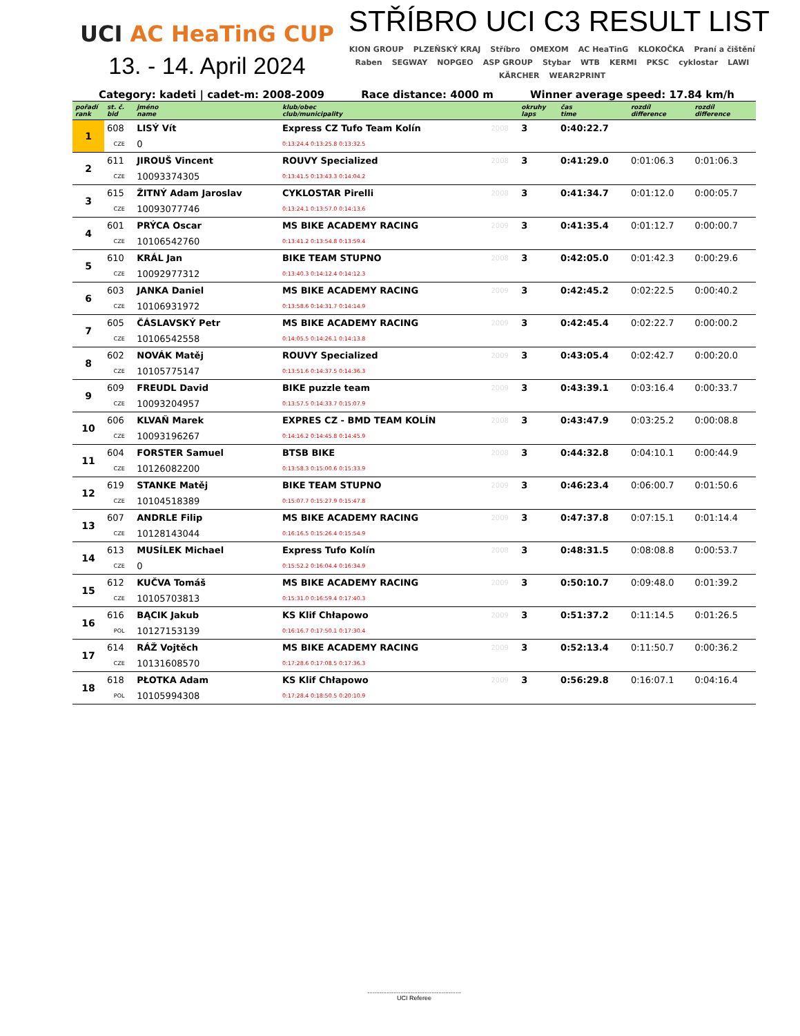UCI AC HeaTinG CUP
13. - 14. April 2024
STŘÍBRO UCI C3 RESULT LIST
KION GROUP PLZEŇSKÝ KRAJ Stříbro OMEXOM AC HeaTinG KLOKOČKA Praní a čištění Raben SEGWAY NOPGEO ASP GROUP Stybar WTB KERMI PKSC cyklostar LAWI KÄRCHER WEAR2PRINT
Category: kadeti | cadet-m: 2008-2009 Race distance: 4000 m Winner average speed: 17.84 km/h
| pořadí rank | st. č. bid | jméno name | klub/obec club/municipality | | okruhy laps | čas time | rozdíl difference | rozdíl difference |
| --- | --- | --- | --- | --- | --- | --- | --- | --- |
| 1 | 608 | LISÝ Vít | Express CZ Tufo Team Kolín | 2008 | 3 | 0:40:22.7 | | |
| | CZE | 0 | 0:13:24.4 0:13:25.8 0:13:32.5 | | | | | |
| 2 | 611 | JIROUŠ Vincent | ROUVY Specialized | 2008 | 3 | 0:41:29.0 | 0:01:06.3 | 0:01:06.3 |
| | CZE | 10093374305 | 0:13:41.5 0:13:43.3 0:14:04.2 | | | | | |
| 3 | 615 | ŽITNÝ Adam Jaroslav | CYKLOSTAR Pirelli | 2008 | 3 | 0:41:34.7 | 0:01:12.0 | 0:00:05.7 |
| | CZE | 10093077746 | 0:13:24.1 0:13:57.0 0:14:13.6 | | | | | |
| 4 | 601 | PRÝCA Oscar | MS BIKE ACADEMY RACING | 2009 | 3 | 0:41:35.4 | 0:01:12.7 | 0:00:00.7 |
| | CZE | 10106542760 | 0:13:41.2 0:13:54.8 0:13:59.4 | | | | | |
| 5 | 610 | KRÁL Jan | BIKE TEAM STUPNO | 2008 | 3 | 0:42:05.0 | 0:01:42.3 | 0:00:29.6 |
| | CZE | 10092977312 | 0:13:40.3 0:14:12.4 0:14:12.3 | | | | | |
| 6 | 603 | JANKA Daniel | MS BIKE ACADEMY RACING | 2009 | 3 | 0:42:45.2 | 0:02:22.5 | 0:00:40.2 |
| | CZE | 10106931972 | 0:13:58.6 0:14:31.7 0:14:14.9 | | | | | |
| 7 | 605 | ČÁSLAVSKÝ Petr | MS BIKE ACADEMY RACING | 2009 | 3 | 0:42:45.4 | 0:02:22.7 | 0:00:00.2 |
| | CZE | 10106542558 | 0:14:05.5 0:14:26.1 0:14:13.8 | | | | | |
| 8 | 602 | NOVÁK Matěj | ROUVY Specialized | 2009 | 3 | 0:43:05.4 | 0:02:42.7 | 0:00:20.0 |
| | CZE | 10105775147 | 0:13:51.6 0:14:37.5 0:14:36.3 | | | | | |
| 9 | 609 | FREUDL David | BIKE puzzle team | 2009 | 3 | 0:43:39.1 | 0:03:16.4 | 0:00:33.7 |
| | CZE | 10093204957 | 0:13:57.5 0:14:33.7 0:15:07.9 | | | | | |
| 10 | 606 | KLVAŇ Marek | EXPRES CZ - BMD TEAM KOLÍN | 2008 | 3 | 0:43:47.9 | 0:03:25.2 | 0:00:08.8 |
| | CZE | 10093196267 | 0:14:16.2 0:14:45.8 0:14:45.9 | | | | | |
| 11 | 604 | FORSTER Samuel | BTSB BIKE | 2008 | 3 | 0:44:32.8 | 0:04:10.1 | 0:00:44.9 |
| | CZE | 10126082200 | 0:13:58.3 0:15:00.6 0:15:33.9 | | | | | |
| 12 | 619 | STANKE Matěj | BIKE TEAM STUPNO | 2009 | 3 | 0:46:23.4 | 0:06:00.7 | 0:01:50.6 |
| | CZE | 10104518389 | 0:15:07.7 0:15:27.9 0:15:47.8 | | | | | |
| 13 | 607 | ANDRLE Filip | MS BIKE ACADEMY RACING | 2009 | 3 | 0:47:37.8 | 0:07:15.1 | 0:01:14.4 |
| | CZE | 10128143044 | 0:16:16.5 0:15:26.4 0:15:54.9 | | | | | |
| 14 | 613 | MUSÍLEK Michael | Express Tufo Kolín | 2008 | 3 | 0:48:31.5 | 0:08:08.8 | 0:00:53.7 |
| | CZE | 0 | 0:15:52.2 0:16:04.4 0:16:34.9 | | | | | |
| 15 | 612 | KUČVA Tomáš | MS BIKE ACADEMY RACING | 2009 | 3 | 0:50:10.7 | 0:09:48.0 | 0:01:39.2 |
| | CZE | 10105703813 | 0:15:31.0 0:16:59.4 0:17:40.3 | | | | | |
| 16 | 616 | BĄCIK Jakub | KS Klif Chłapowo | 2009 | 3 | 0:51:37.2 | 0:11:14.5 | 0:01:26.5 |
| | POL | 10127153139 | 0:16:16.7 0:17:50.1 0:17:30.4 | | | | | |
| 17 | 614 | RÁŽ Vojtěch | MS BIKE ACADEMY RACING | 2009 | 3 | 0:52:13.4 | 0:11:50.7 | 0:00:36.2 |
| | CZE | 10131608570 | 0:17:28.6 0:17:08.5 0:17:36.3 | | | | | |
| 18 | 618 | PŁOTKA Adam | KS Klif Chłapowo | 2009 | 3 | 0:56:29.8 | 0:16:07.1 | 0:04:16.4 |
| | POL | 10105994308 | 0:17:28.4 0:18:50.5 0:20:10.9 | | | | | |
......................................................
UCI Referee